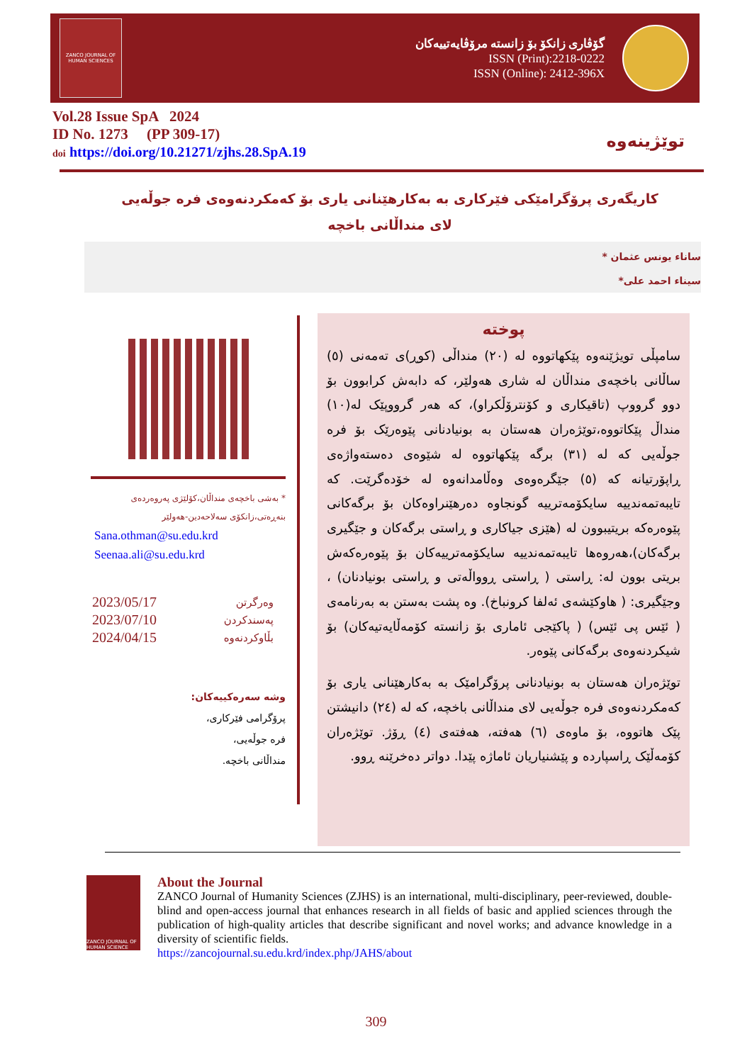ZANCO JOURNAL OF HUMAN SCIENCES
گۆڤاری زانکۆ بۆ زانستە مرۆڤایەتییەکان
ISSN (Print):2218-0222
ISSN (Online): 2412-396X
Vol.28 Issue SpA 2024
ID No. 1273 (PP 309-17)
doi https://doi.org/10.21271/zjhs.28.SpA.19
توێژینەوە
کاریگەری پرۆگرامێکی فێرکاری بە بەکارهێنانی یاری بۆ کەمکردنەوەی فرە جوڵەیی
لای منداڵانی باخچە
ساناء یونس عثمان *
سیناء احمد علی*
پوختە
سامپڵی تویژێنەوە پێکهاتووە لە (٢٠) منداڵی (کوڕ)ی تەمەنی (٥) ساڵانی باخچەی منداڵان لە شاری هەولێر، کە دابەش کرابوون بۆ دوو گرووپ (تاقیکاری و کۆنترۆڵکراو)، کە هەر گرووپێک لە(١٠) منداڵ پێکاتووە،توێژەران هەستان بە بونیادنانی پێوەرێک بۆ فرە جوڵەیی کە لە (٣١) برگە پێکهاتووە لە شێوەی دەستەواژەی ڕاپۆرتیانە کە (٥) جێگرەوەی وەڵامدانەوە لە خۆدەگرێت. کە تایبەتمەندییە سایکۆمەترییە گونجاوە دەرهێنراوەکان بۆ برگەکانی پێوەرەکە بریتیبوون لە (هێزی جیاکاری و ڕاستی برگەکان و جێگیری برگەکان)،هەروەها تایبەتمەندییە سایکۆمەترییەکان بۆ پێوەرەکەش بریتی بوون لە: ڕاستی ( ڕاستی ڕوواڵەتی و ڕاستی بونیادنان) ، وجێگیری: ( هاوکێشەی ئەلفا کرونباخ). وە پشت بەستن بە بەرنامەی ( ئێس پی ئێس) ( پاکێجی ئاماری بۆ زانستە کۆمەڵایەتیەکان) بۆ شیکردنەوەی برگەکانی پێوەر.
توێژەران هەستان بە بونیادنانی پرۆگرامێک بە بەکارهێنانی یاری بۆ کەمکردنەوەی فرە جوڵەیی لای منداڵانی باخچە، کە لە (٢٤) دانیشتن پێک هاتووە، بۆ ماوەی (٦) هەفتە، هەفتەی (٤) ڕۆژ. توێژەران کۆمەڵێک ڕاسپاردە و پێشنیاریان ئاماژە پێدا. دواتر دەخرێنە ڕوو.
* بەشی باخچەی منداڵان،کۆلێژی پەروەردەی بنەڕەتی،زانکۆی سەلاحەدین-هەولێر
Sana.othman@su.edu.krd
Seenaa.ali@su.edu.krd
| 2023/05/17 | وەرگرتن |
| 2023/07/10 | پەسندکردن |
| 2024/04/15 | بڵاوکردنەوە |
وشە سەرەکییەکان:
پرۆگرامی فێرکاری،
فرە جوڵەیی،
منداڵانی باخچە.
ZANCO JOURNAL OF HUMAN SCIENCE
About the Journal
ZANCO Journal of Humanity Sciences (ZJHS) is an international, multi-disciplinary, peer-reviewed, double-blind and open-access journal that enhances research in all fields of basic and applied sciences through the publication of high-quality articles that describe significant and novel works; and advance knowledge in a diversity of scientific fields.
https://zancojournal.su.edu.krd/index.php/JAHS/about
309